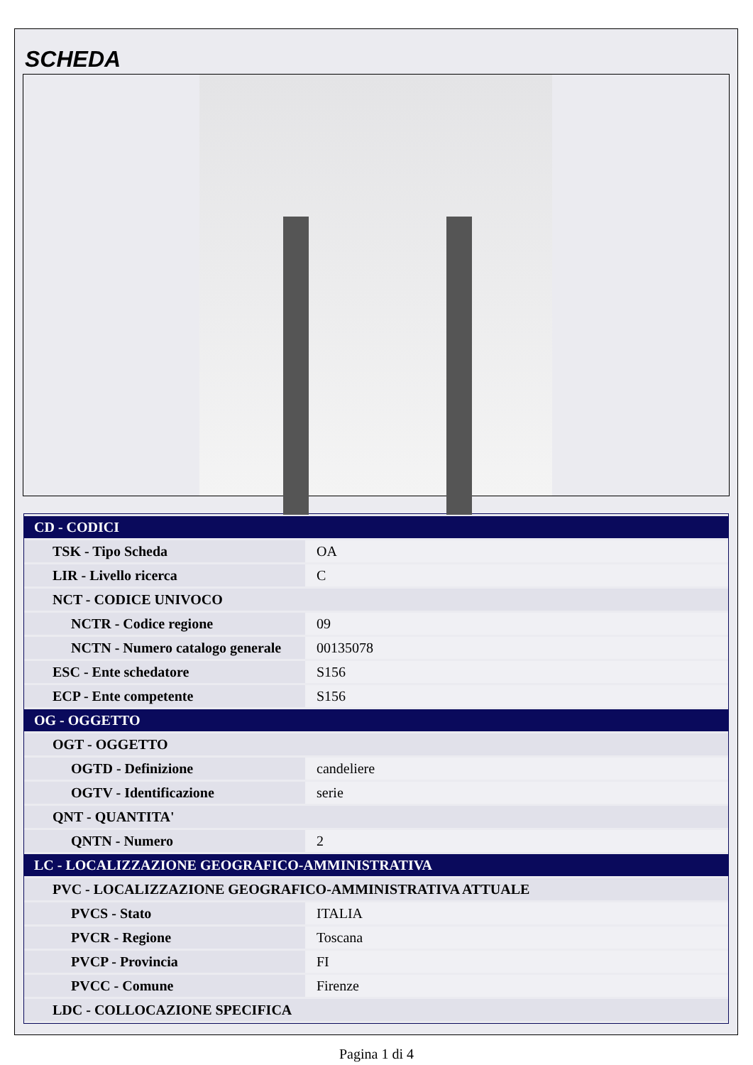SCHEDA
| CD - CODICI | |
| TSK - Tipo Scheda | OA |
| LIR - Livello ricerca | C |
| NCT - CODICE UNIVOCO | |
| NCTR - Codice regione | 09 |
| NCTN - Numero catalogo generale | 00135078 |
| ESC - Ente schedatore | S156 |
| ECP - Ente competente | S156 |
| OG - OGGETTO | |
| OGT - OGGETTO | |
| OGTD - Definizione | candeliere |
| OGTV - Identificazione | serie |
| QNT - QUANTITA' | |
| QNTN - Numero | 2 |
| LC - LOCALIZZAZIONE GEOGRAFICO-AMMINISTRATIVA | |
| PVC - LOCALIZZAZIONE GEOGRAFICO-AMMINISTRATIVA ATTUALE | |
| PVCS - Stato | ITALIA |
| PVCR - Regione | Toscana |
| PVCP - Provincia | FI |
| PVCC - Comune | Firenze |
| LDC - COLLOCAZIONE SPECIFICA | |
Pagina 1 di 4